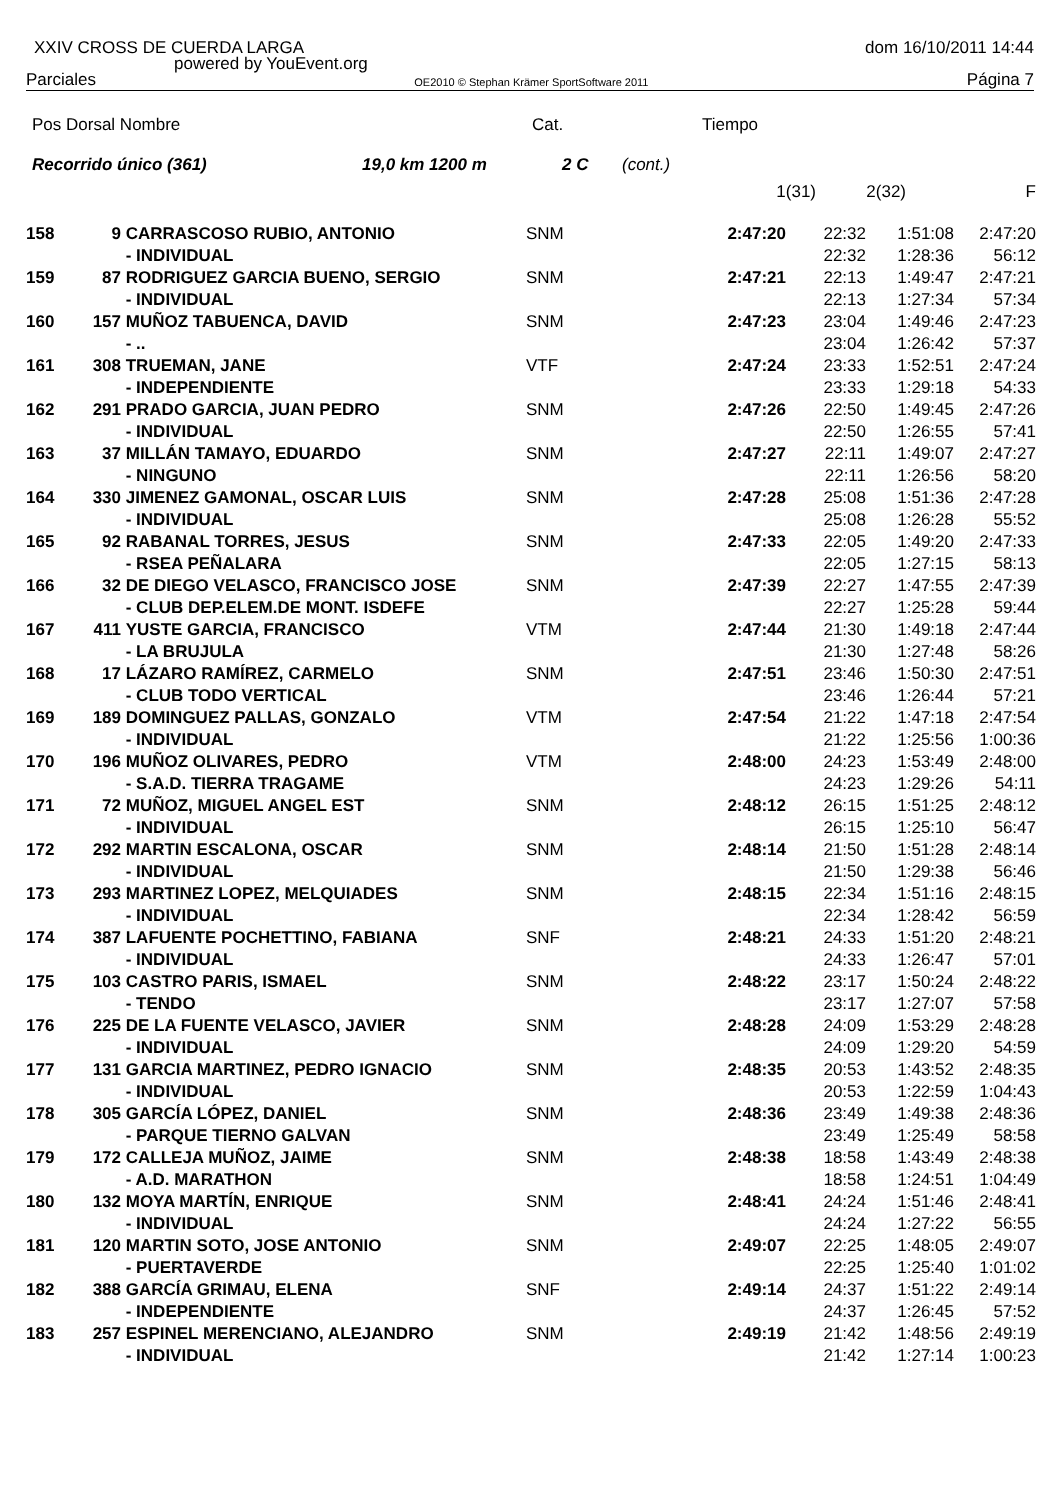XXIV CROSS DE CUERDA LARGA dom 16/10/2011 14:44
powered by YouEvent.org
Parciales OE2010 © Stephan Krämer SportSoftware 2011 Página 7
Pos Dorsal Nombre Cat. Tiempo
Recorrido único (361) 19,0 km 1200 m 2 C (cont.)
| | 1(31) | 2(32) | F |
| 158 | 9 | CARRASCOSO RUBIO, ANTONIO | SNM | 2:47:20 | 22:32 | 1:51:08 | 2:47:20 |
| | | - INDIVIDUAL | | | 22:32 | 1:28:36 | 56:12 |
| 159 | 87 | RODRIGUEZ GARCIA BUENO, SERGIO | SNM | 2:47:21 | 22:13 | 1:49:47 | 2:47:21 |
| | | - INDIVIDUAL | | | 22:13 | 1:27:34 | 57:34 |
| 160 | 157 | MUÑOZ TABUENCA, DAVID | SNM | 2:47:23 | 23:04 | 1:49:46 | 2:47:23 |
| | | - .. | | | 23:04 | 1:26:42 | 57:37 |
| 161 | 308 | TRUEMAN, JANE | VTF | 2:47:24 | 23:33 | 1:52:51 | 2:47:24 |
| | | - INDEPENDIENTE | | | 23:33 | 1:29:18 | 54:33 |
| 162 | 291 | PRADO GARCIA, JUAN PEDRO | SNM | 2:47:26 | 22:50 | 1:49:45 | 2:47:26 |
| | | - INDIVIDUAL | | | 22:50 | 1:26:55 | 57:41 |
| 163 | 37 | MILLÁN TAMAYO, EDUARDO | SNM | 2:47:27 | 22:11 | 1:49:07 | 2:47:27 |
| | | - NINGUNO | | | 22:11 | 1:26:56 | 58:20 |
| 164 | 330 | JIMENEZ GAMONAL, OSCAR LUIS | SNM | 2:47:28 | 25:08 | 1:51:36 | 2:47:28 |
| | | - INDIVIDUAL | | | 25:08 | 1:26:28 | 55:52 |
| 165 | 92 | RABANAL TORRES, JESUS | SNM | 2:47:33 | 22:05 | 1:49:20 | 2:47:33 |
| | | - RSEA PEÑALARA | | | 22:05 | 1:27:15 | 58:13 |
| 166 | 32 | DE DIEGO VELASCO, FRANCISCO JOSE | SNM | 2:47:39 | 22:27 | 1:47:55 | 2:47:39 |
| | | - CLUB DEP.ELEM.DE MONT. ISDEFE | | | 22:27 | 1:25:28 | 59:44 |
| 167 | 411 | YUSTE GARCIA, FRANCISCO | VTM | 2:47:44 | 21:30 | 1:49:18 | 2:47:44 |
| | | - LA BRUJULA | | | 21:30 | 1:27:48 | 58:26 |
| 168 | 17 | LÁZARO RAMÍREZ, CARMELO | SNM | 2:47:51 | 23:46 | 1:50:30 | 2:47:51 |
| | | - CLUB TODO VERTICAL | | | 23:46 | 1:26:44 | 57:21 |
| 169 | 189 | DOMINGUEZ PALLAS, GONZALO | VTM | 2:47:54 | 21:22 | 1:47:18 | 2:47:54 |
| | | - INDIVIDUAL | | | 21:22 | 1:25:56 | 1:00:36 |
| 170 | 196 | MUÑOZ OLIVARES, PEDRO | VTM | 2:48:00 | 24:23 | 1:53:49 | 2:48:00 |
| | | - S.A.D. TIERRA TRAGAME | | | 24:23 | 1:29:26 | 54:11 |
| 171 | 72 | MUÑOZ, MIGUEL ANGEL EST | SNM | 2:48:12 | 26:15 | 1:51:25 | 2:48:12 |
| | | - INDIVIDUAL | | | 26:15 | 1:25:10 | 56:47 |
| 172 | 292 | MARTIN ESCALONA, OSCAR | SNM | 2:48:14 | 21:50 | 1:51:28 | 2:48:14 |
| | | - INDIVIDUAL | | | 21:50 | 1:29:38 | 56:46 |
| 173 | 293 | MARTINEZ LOPEZ, MELQUIADES | SNM | 2:48:15 | 22:34 | 1:51:16 | 2:48:15 |
| | | - INDIVIDUAL | | | 22:34 | 1:28:42 | 56:59 |
| 174 | 387 | LAFUENTE POCHETTINO, FABIANA | SNF | 2:48:21 | 24:33 | 1:51:20 | 2:48:21 |
| | | - INDIVIDUAL | | | 24:33 | 1:26:47 | 57:01 |
| 175 | 103 | CASTRO PARIS, ISMAEL | SNM | 2:48:22 | 23:17 | 1:50:24 | 2:48:22 |
| | | - TENDO | | | 23:17 | 1:27:07 | 57:58 |
| 176 | 225 | DE LA FUENTE VELASCO, JAVIER | SNM | 2:48:28 | 24:09 | 1:53:29 | 2:48:28 |
| | | - INDIVIDUAL | | | 24:09 | 1:29:20 | 54:59 |
| 177 | 131 | GARCIA MARTINEZ, PEDRO IGNACIO | SNM | 2:48:35 | 20:53 | 1:43:52 | 2:48:35 |
| | | - INDIVIDUAL | | | 20:53 | 1:22:59 | 1:04:43 |
| 178 | 305 | GARCÍA LÓPEZ, DANIEL | SNM | 2:48:36 | 23:49 | 1:49:38 | 2:48:36 |
| | | - PARQUE TIERNO GALVAN | | | 23:49 | 1:25:49 | 58:58 |
| 179 | 172 | CALLEJA MUÑOZ, JAIME | SNM | 2:48:38 | 18:58 | 1:43:49 | 2:48:38 |
| | | - A.D. MARATHON | | | 18:58 | 1:24:51 | 1:04:49 |
| 180 | 132 | MOYA MARTÍN, ENRIQUE | SNM | 2:48:41 | 24:24 | 1:51:46 | 2:48:41 |
| | | - INDIVIDUAL | | | 24:24 | 1:27:22 | 56:55 |
| 181 | 120 | MARTIN SOTO, JOSE ANTONIO | SNM | 2:49:07 | 22:25 | 1:48:05 | 2:49:07 |
| | | - PUERTAVERDE | | | 22:25 | 1:25:40 | 1:01:02 |
| 182 | 388 | GARCÍA GRIMAU, ELENA | SNF | 2:49:14 | 24:37 | 1:51:22 | 2:49:14 |
| | | - INDEPENDIENTE | | | 24:37 | 1:26:45 | 57:52 |
| 183 | 257 | ESPINEL MERENCIANO, ALEJANDRO | SNM | 2:49:19 | 21:42 | 1:48:56 | 2:49:19 |
| | | - INDIVIDUAL | | | 21:42 | 1:27:14 | 1:00:23 |